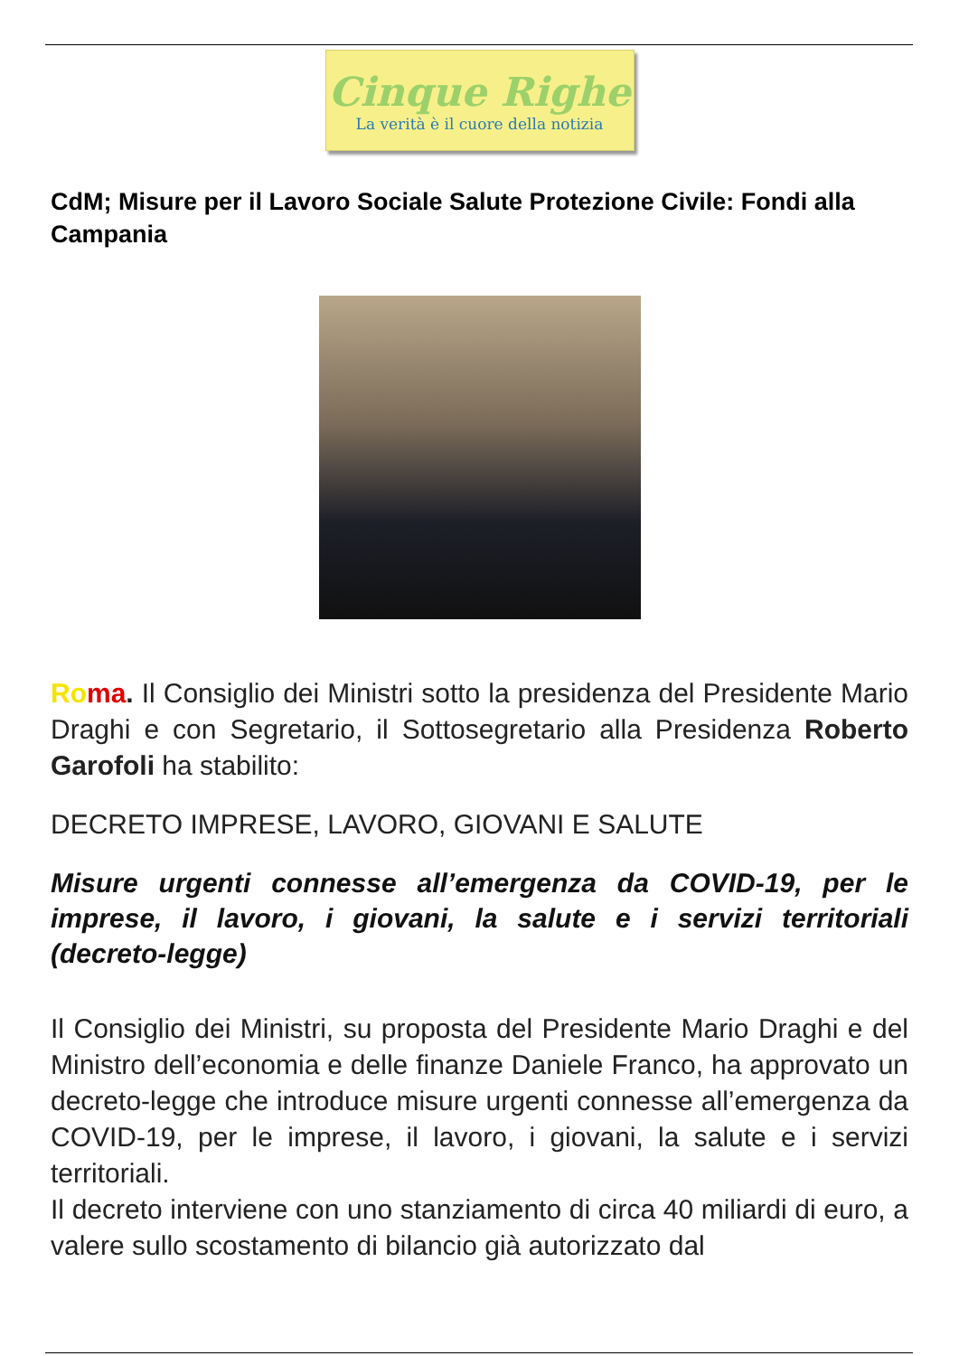Cinque Righe
La verità è il cuore della notizia
CdM; Misure per il Lavoro Sociale Salute Protezione Civile: Fondi alla Campania
Ro ma. Il Consiglio dei Ministri sotto la presidenza del Presidente Mario Draghi e con Segretario, il Sottosegretario alla Presidenza Roberto Garofoli ha stabilito:
DECRETO IMPRESE, LAVORO, GIOVANI E SALUTE
Misure urgenti connesse all’emergenza da COVID-19, per le imprese, il lavoro, i giovani, la salute e i servizi territoriali (decreto-legge)
Il Consiglio dei Ministri, su proposta del Presidente Mario Draghi e del Ministro dell’economia e delle finanze Daniele Franco, ha approvato un decreto-legge che introduce misure urgenti connesse all’emergenza da COVID-19, per le imprese, il lavoro, i giovani, la salute e i servizi territoriali.
Il decreto interviene con uno stanziamento di circa 40 miliardi di euro, a valere sullo scostamento di bilancio già autorizzato dal